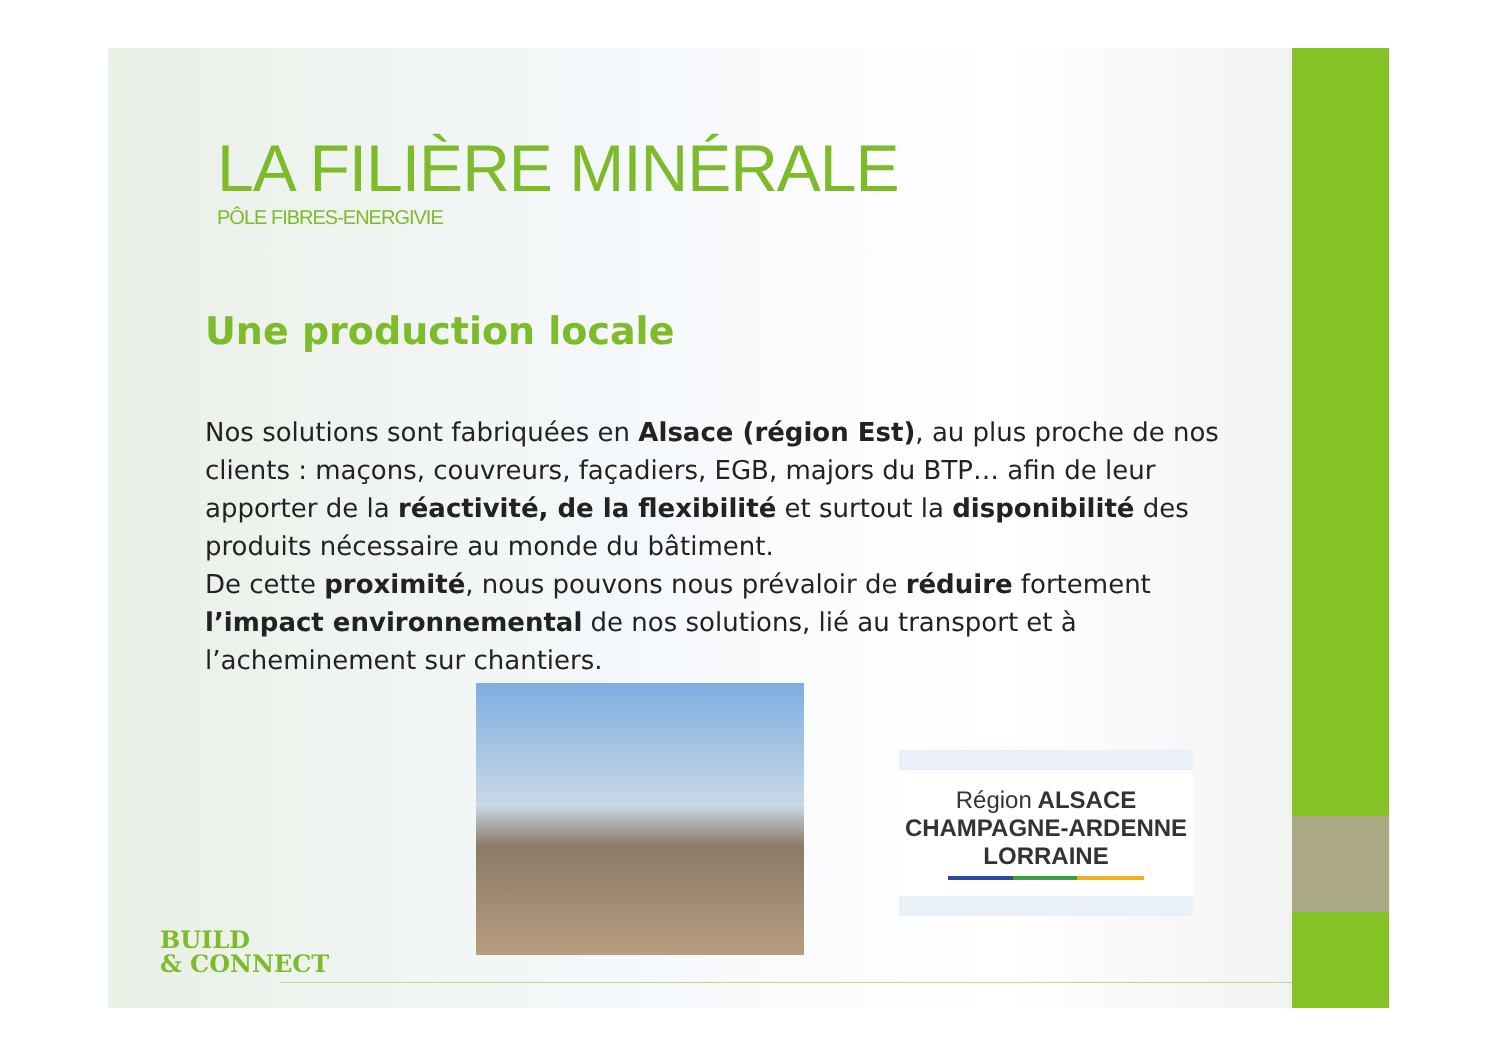LA FILIÈRE MINÉRALE
PÔLE FIBRES-ENERGIVIE
Une production locale
Nos solutions sont fabriquées en Alsace (région Est), au plus proche de nos clients : maçons, couvreurs, façadiers, EGB, majors du BTP… afin de leur apporter de la réactivité, de la flexibilité et surtout la disponibilité des produits nécessaire au monde du bâtiment.
De cette proximité, nous pouvons nous prévaloir de réduire fortement l’impact environnemental de nos solutions, lié au transport et à l’acheminement sur chantiers.
Région ALSACE
CHAMPAGNE-ARDENNE
LORRAINE
BUILD
& CONNECT